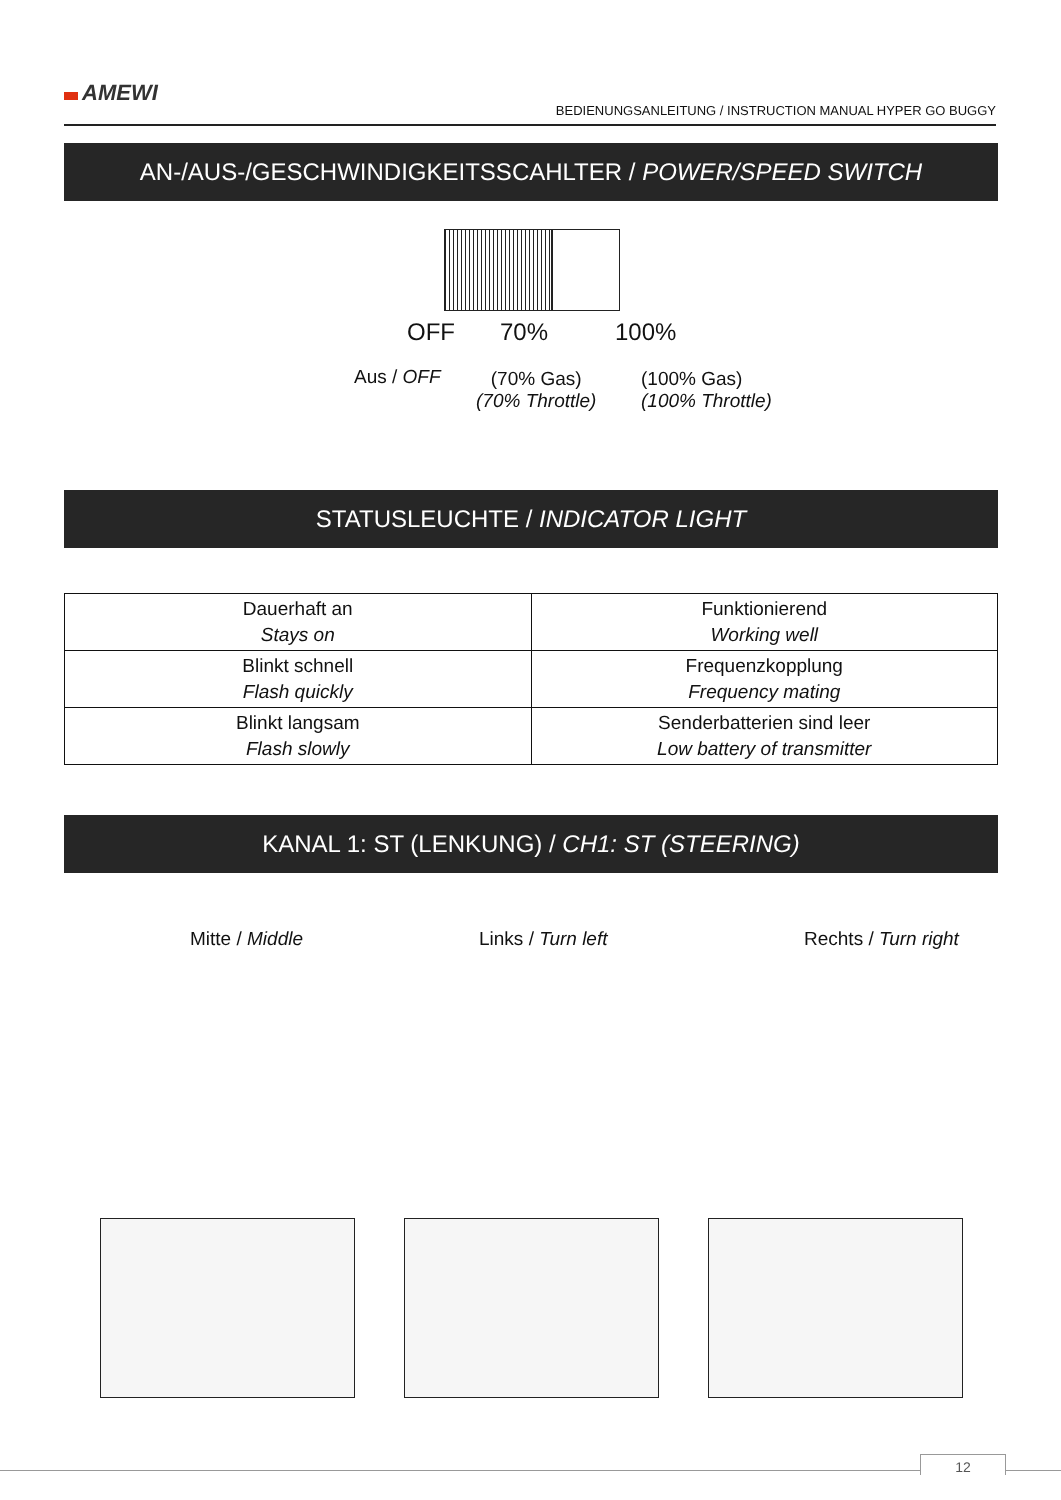AMEWI
BEDIENUNGSANLEITUNG / INSTRUCTION MANUAL HYPER GO BUGGY
AN-/AUS-/GESCHWINDIGKEITSSCAHLTER / POWER/SPEED SWITCH
OFF 70% 100%
Aus / OFF
(70% Gas)
(70% Throttle)
(100% Gas)
(100% Throttle)
STATUSLEUCHTE / INDICATOR LIGHT
| Dauerhaft an Stays on | Funktionierend Working well |
| Blinkt schnell Flash quickly | Frequenzkopplung Frequency mating |
| Blinkt langsam Flash slowly | Senderbatterien sind leer Low battery of transmitter |
KANAL 1: ST (LENKUNG) / CH1: ST (STEERING)
Mitte / Middle Links / Turn left Rechts / Turn right
12